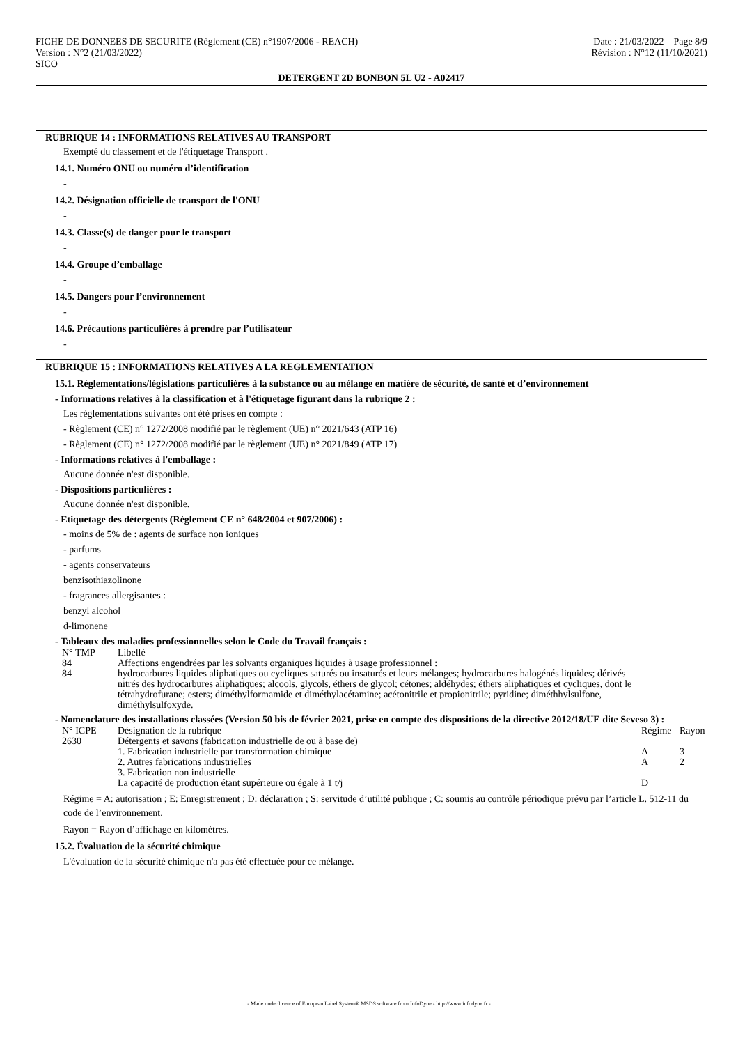FICHE DE DONNEES DE SECURITE (Règlement (CE) n°1907/2006 - REACH)
Version : N°2 (21/03/2022)
SICO
Date : 21/03/2022 Page 8/9
Révision : N°12 (11/10/2021)
DETERGENT 2D BONBON 5L U2 - A02417
RUBRIQUE 14 : INFORMATIONS RELATIVES AU TRANSPORT
Exempté du classement et de l'étiquetage Transport .
14.1. Numéro ONU ou numéro d’identification
-
14.2. Désignation officielle de transport de l'ONU
-
14.3. Classe(s) de danger pour le transport
-
14.4. Groupe d’emballage
-
14.5. Dangers pour l’environnement
-
14.6. Précautions particulières à prendre par l’utilisateur
-
RUBRIQUE 15 : INFORMATIONS RELATIVES A LA REGLEMENTATION
15.1. Réglementations/législations particulières à la substance ou au mélange en matière de sécurité, de santé et d’environnement
- Informations relatives à la classification et à l'étiquetage figurant dans la rubrique 2 :
Les réglementations suivantes ont été prises en compte :
- Règlement (CE) n° 1272/2008 modifié par le règlement (UE) n° 2021/643 (ATP 16)
- Règlement (CE) n° 1272/2008 modifié par le règlement (UE) n° 2021/849 (ATP 17)
- Informations relatives à l'emballage :
Aucune donnée n'est disponible.
- Dispositions particulières :
Aucune donnée n'est disponible.
- Etiquetage des détergents (Règlement CE n° 648/2004 et 907/2006) :
- moins de 5% de : agents de surface non ioniques
- parfums
- agents conservateurs
benzisothiazolinone
- fragrances allergisantes :
benzyl alcohol
d-limonene
- Tableaux des maladies professionnelles selon le Code du Travail français :
| N° TMP | Libellé |
| --- | --- |
| 84 | Affections engendrées par les solvants organiques liquides à usage professionnel : |
| 84 | hydrocarbures liquides aliphatiques ou cycliques saturés ou insaturés et leurs mélanges; hydrocarbures halogénés liquides; dérivés nitrés des hydrocarbures aliphatiques; alcools, glycols, éthers de glycol; cétones; aldéhydes; éthers aliphatiques et cycliques, dont le tétrahydrofurane; esters; diméthylformamide et diméthylacétamine; acétonitrile et propionitrile; pyridine; diméthhylsulfone, diméthylsulfoxyde. |
- Nomenclature des installations classées (Version 50 bis de février 2021, prise en compte des dispositions de la directive 2012/18/UE dite Seveso 3) :
| N° ICPE | Désignation de la rubrique | Régime | Rayon |
| --- | --- | --- | --- |
| 2630 | Détergents et savons (fabrication industrielle de ou à base de) | | |
| | 1. Fabrication industrielle par transformation chimique | A | 3 |
| | 2. Autres fabrications industrielles | A | 2 |
| | 3. Fabrication non industrielle La capacité de production étant supérieure ou égale à 1 t/j | D | |
Régime = A: autorisation ; E: Enregistrement ; D: déclaration ; S: servitude d’utilité publique ; C: soumis au contrôle périodique prévu par l’article L. 512-11 du code de l’environnement.
Rayon = Rayon d’affichage en kilomètres.
15.2. Évaluation de la sécurité chimique
L'évaluation de la sécurité chimique n'a pas été effectuée pour ce mélange.
- Made under licence of European Label System® MSDS software from InfoDyne - http://www.infodyne.fr -